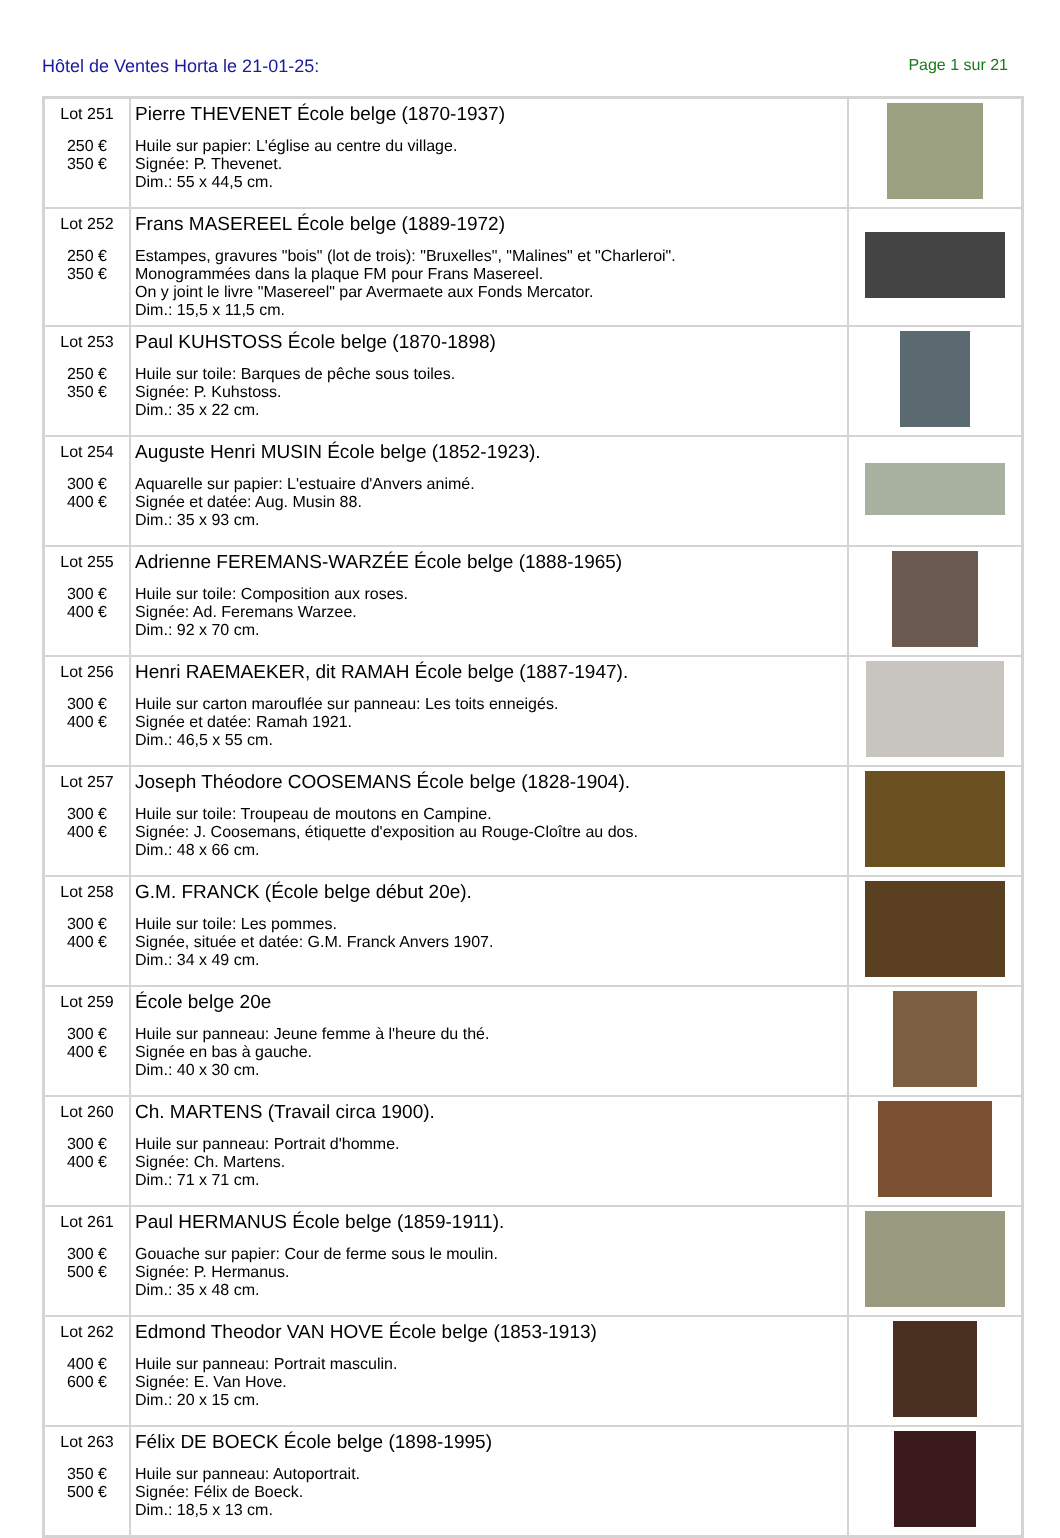Hôtel de Ventes Horta le 21-01-25: Page 1 sur 21
| Lot 251 250 € 350 € | Pierre THEVENET École belge (1870-1937) Huile sur papier: L'église au centre du village. Signée: P. Thevenet. Dim.: 55 x 44,5 cm. | |
| Lot 252 250 € 350 € | Frans MASEREEL École belge (1889-1972) Estampes, gravures "bois" (lot de trois): "Bruxelles", "Malines" et "Charleroi". Monogrammées dans la plaque FM pour Frans Masereel. On y joint le livre "Masereel" par Avermaete aux Fonds Mercator. Dim.: 15,5 x 11,5 cm. | |
| Lot 253 250 € 350 € | Paul KUHSTOSS École belge (1870-1898) Huile sur toile: Barques de pêche sous toiles. Signée: P. Kuhstoss. Dim.: 35 x 22 cm. | |
| Lot 254 300 € 400 € | Auguste Henri MUSIN École belge (1852-1923). Aquarelle sur papier: L'estuaire d'Anvers animé. Signée et datée: Aug. Musin 88. Dim.: 35 x 93 cm. | |
| Lot 255 300 € 400 € | Adrienne FEREMANS-WARZÉE École belge (1888-1965) Huile sur toile: Composition aux roses. Signée: Ad. Feremans Warzee. Dim.: 92 x 70 cm. | |
| Lot 256 300 € 400 € | Henri RAEMAEKER, dit RAMAH École belge (1887-1947). Huile sur carton marouflée sur panneau: Les toits enneigés. Signée et datée: Ramah 1921. Dim.: 46,5 x 55 cm. | |
| Lot 257 300 € 400 € | Joseph Théodore COOSEMANS École belge (1828-1904). Huile sur toile: Troupeau de moutons en Campine. Signée: J. Coosemans, étiquette d'exposition au Rouge-Cloître au dos. Dim.: 48 x 66 cm. | |
| Lot 258 300 € 400 € | G.M. FRANCK (École belge début 20e). Huile sur toile: Les pommes. Signée, située et datée: G.M. Franck Anvers 1907. Dim.: 34 x 49 cm. | |
| Lot 259 300 € 400 € | École belge 20e Huile sur panneau: Jeune femme à l'heure du thé. Signée en bas à gauche. Dim.: 40 x 30 cm. | |
| Lot 260 300 € 400 € | Ch. MARTENS (Travail circa 1900). Huile sur panneau: Portrait d'homme. Signée: Ch. Martens. Dim.: 71 x 71 cm. | |
| Lot 261 300 € 500 € | Paul HERMANUS École belge (1859-1911). Gouache sur papier: Cour de ferme sous le moulin. Signée: P. Hermanus. Dim.: 35 x 48 cm. | |
| Lot 262 400 € 600 € | Edmond Theodor VAN HOVE École belge (1853-1913) Huile sur panneau: Portrait masculin. Signée: E. Van Hove. Dim.: 20 x 15 cm. | |
| Lot 263 350 € 500 € | Félix DE BOECK École belge (1898-1995) Huile sur panneau: Autoportrait. Signée: Félix de Boeck. Dim.: 18,5 x 13 cm. | |